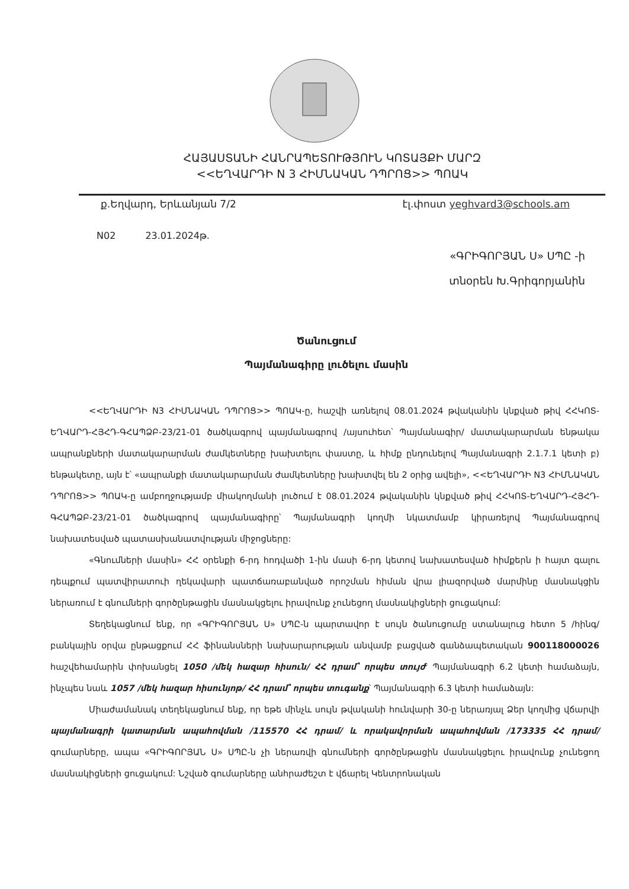ՀԱՅԱՍՏԱՆԻ ՀԱՆՐԱՊԵՏՈՒԹՅՈՒՆ ԿՈՏԱՅՔԻ ՄԱՐԶ
<<ԵՂՎԱՐԴԻ N 3 ՀԻՄՆԱԿԱՆ ԴՊՐՈՑ>> ՊՈԱԿ
ք.Եղվարդ, Երևանյան 7/2 էլ.փոստ yeghvard3@schools.am
N02 23.01.2024թ.
«ԳՐԻԳՈՐՅԱՆ Ս» ՍՊԸ -ի
տնօրեն Խ.Գրիգորյանին
Ծանուցում
Պայմանագիրը լուծելու մասին
<<ԵՂՎԱՐԴԻ N3 ՀԻՄՆԱԿԱՆ ԴՊՐՈՑ>> ՊՈԱԿ-ը, հաշվի առնելով 08.01.2024 թվականին կնքված թիվ ՀՀԿՈՏ-ԵՂՎԱՐԴ-ՀՅՀԴ-ԳՀԱՊՁԲ-23/21-01 ծածկագրով պայմանագրով /այսուհետ՝ Պայմանագիր/ մատակարարման ենթակա ապրանքների մատակարարման ժամկետները խախտելու փաստը, և հիմք ընդունելով Պայմանագրի 2.1.7.1 կետի բ) ենթակետը, այն է՝ «ապրանքի մատակարարման ժամկետները խախտվել են 2 օրից ավելի», <<ԵՂՎԱՐԴԻ N3 ՀԻՄՆԱԿԱՆ ԴՊՐՈՑ>> ՊՈԱԿ-ը ամբողջությամբ միակողմանի լուծում է 08.01.2024 թվականին կնքված թիվ ՀՀԿՈՏ-ԵՂՎԱՐԴ-ՀՅՀԴ-ԳՀԱՊՁԲ-23/21-01 ծածկագրով պայմանագիրը՝ Պայմանագրի կողմի նկատմամբ կիրառելով Պայմանագրով նախատեսված պատասխանատվության միջոցները:
«Գնումների մասին» ՀՀ օրենքի 6-րդ հոդվածի 1-ին մասի 6-րդ կետով նախատեսված հիմքերն ի հայտ գալու դեպքում պատվիրատուի ղեկավարի պատճառաբանված որոշման հիման վրա լիազորված մարմինը մասնակցին ներառում է գնումների գործընթացին մասնակցելու իրավունք չունեցող մասնակիցների ցուցակում:
Տեղեկացնում ենք, որ «ԳՐԻԳՈՐՅԱՆ Ս» ՍՊԸ-ն պարտավոր է սույն ծանուցումը ստանալուց հետո 5 /հինգ/ բանկային օրվա ընթացքում ՀՀ ֆինանսների նախարարության անվամբ բացված գանձապետական 900118000026 հաշվեհամարին փոխանցել 1050 /մեկ հազար հիսուն/ ՀՀ դրամ՝ որպես տույժ՝ Պայմանագրի 6.2 կետի համաձայն, ինչպես նաև 1057 /մեկ հազար հիսունյոթ/ ՀՀ դրամ՝ որպես տուգանք՝ Պայմանագրի 6.3 կետի համաձայն:
Միաժամանակ տեղեկացնում ենք, որ եթե մինչև սույն թվականի հունվարի 30-ը ներառյալ Ձեր կողմից վճարվի պայմանագրի կատարման ապահովման /115570 ՀՀ դրամ/ և որակավորման ապահովման /173335 ՀՀ դրամ/ գումարները, ապա «ԳՐԻԳՈՐՅԱՆ Ս» ՍՊԸ-ն չի ներառվի գնումների գործընթացին մասնակցելու իրավունք չունեցող մասնակիցների ցուցակում: Նշված գումարները անհրաժեշտ է վճարել Կենտրոնական